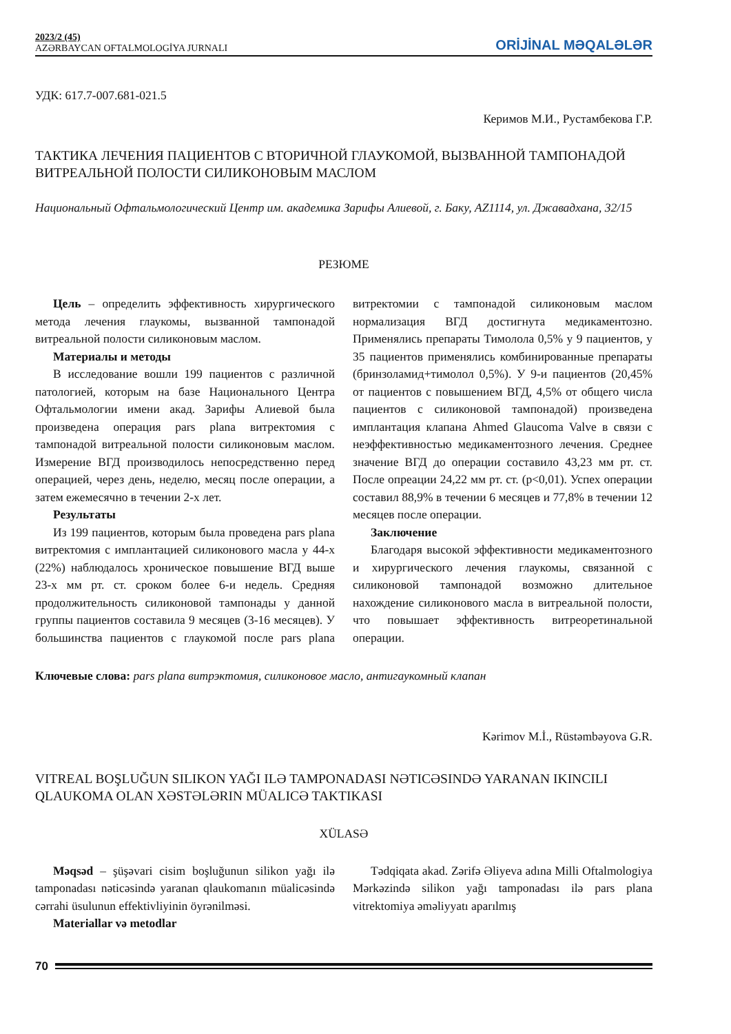2023/2 (45)
AZƏRBAYCAN OFTALMOLOGİYA JURNALI
ORİJİNAL MƏQALƏLƏR
УДК: 617.7-007.681-021.5
Керимов М.И., Рустамбекова Г.Р.
ТАКТИКА ЛЕЧЕНИЯ ПАЦИЕНТОВ С ВТОРИЧНОЙ ГЛАУКОМОЙ, ВЫЗВАННОЙ ТАМПОНАДОЙ ВИТРЕАЛЬНОЙ ПОЛОСТИ СИЛИКОНОВЫМ МАСЛОМ
Национальный Офтальмологический Центр им. академика Зарифы Алиевой, г. Баку, AZ1114, ул. Джавадхана, 32/15
РЕЗЮМЕ
Цель – определить эффективность хирургического метода лечения глаукомы, вызванной тампонадой витреальной полости силиконовым маслом.
Материалы и методы
В исследование вошли 199 пациентов с различной патологией, которым на базе Национального Центра Офтальмологии имени акад. Зарифы Алиевой была произведена операция pars plana витректомия с тампонадой витреальной полости силиконовым маслом. Измерение ВГД производилось непосредственно перед операцией, через день, неделю, месяц после операции, а затем ежемесячно в течении 2-х лет.
Результаты
Из 199 пациентов, которым была проведена pars plana витректомия с имплантацией силиконового масла у 44-х (22%) наблюдалось хроническое повышение ВГД выше 23-х мм рт. ст. сроком более 6-и недель. Средняя продолжительность силиконовой тампонады у данной группы пациентов составила 9 месяцев (3-16 месяцев). У большинства пациентов с глаукомой после pars plana витректомии с тампонадой силиконовым маслом нормализация ВГД достигнута медикаментозно. Применялись препараты Тимолола 0,5% у 9 пациентов, у 35 пациентов применялись комбинированные препараты (бринзоламид+тимолол 0,5%). У 9-и пациентов (20,45% от пациентов с повышением ВГД, 4,5% от общего числа пациентов с силиконовой тампонадой) произведена имплантация клапана Ahmed Glaucoma Valve в связи с неэффективностью медикаментозного лечения. Среднее значение ВГД до операции составило 43,23 мм рт. ст. После опреации 24,22 мм рт. ст. (p<0,01). Успех операции составил 88,9% в течении 6 месяцев и 77,8% в течении 12 месяцев после операции.
Заключение
Благодаря высокой эффективности медикаментозного и хирургического лечения глаукомы, связанной с силиконовой тампонадой возможно длительное нахождение силиконового масла в витреальной полости, что повышает эффективность витреоретинальной операции.
Ключевые слова: pars plana витрэктомия, силиконовое масло, антигаукомный клапан
Kərimov M.İ., Rüstəmbəyova G.R.
VITREAL BOŞLUĞUN SILIKON YAĞI ILƏ TAMPONADASI NƏTICƏSINDƏ YARANAN IKINCILI QLAUKOMA OLAN XƏSTƏLƏRIN MÜALICƏ TAKTIKASI
XÜLASƏ
Məqsəd – şüşəvari cisim boşluğunun silikon yağı ilə tamponadası nəticəsində yaranan qlaukomanın müalicəsində cərrahi üsulunun effektivliyinin öyrənilməsi.
Materiallar və metodlar
Tədqiqata akad. Zərifə Əliyeva adına Milli Oftalmologiya Mərkəzində silikon yağı tamponadası ilə pars plana vitrektomiya əməliyyatı aparılmış
70